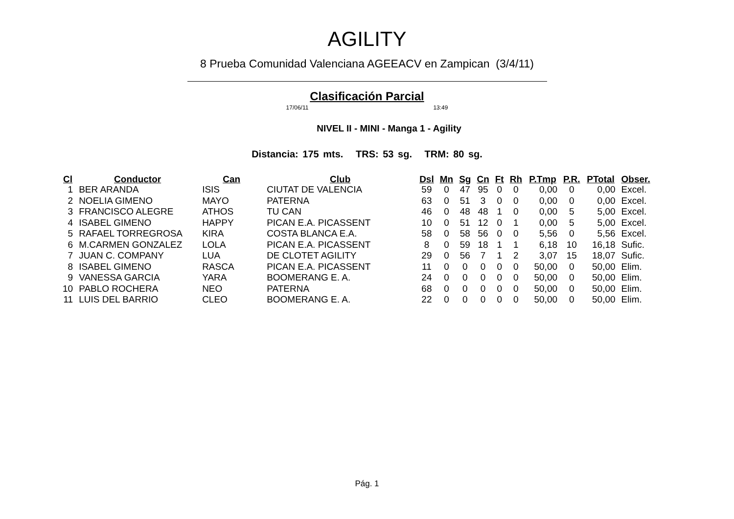AGILITY
8 Prueba Comunidad Valenciana AGEEACV en Zampican (3/4/11)
Clasificación Parcial
17/06/11 13:49
NIVEL II - MINI - Manga 1 - Agility
Distancia: 175 mts. TRS: 53 sg. TRM: 80 sg.
| Cl | Conductor | Can | Club | Dsl | Mn | Sg | Cn | Ft | Rh | P.Tmp | P.R. | PTotal | Obser. |
| --- | --- | --- | --- | --- | --- | --- | --- | --- | --- | --- | --- | --- | --- |
| 1 | BER ARANDA | ISIS | CIUTAT DE VALENCIA | 59 | 0 | 47 | 95 | 0 | 0 | 0,00 | 0 | 0,00 | Excel. |
| 2 | NOELIA GIMENO | MAYO | PATERNA | 63 | 0 | 51 | 3 | 0 | 0 | 0,00 | 0 | 0,00 | Excel. |
| 3 | FRANCISCO ALEGRE | ATHOS | TU CAN | 46 | 0 | 48 | 48 | 1 | 0 | 0,00 | 5 | 5,00 | Excel. |
| 4 | ISABEL GIMENO | HAPPY | PICAN E.A. PICASSENT | 10 | 0 | 51 | 12 | 0 | 1 | 0,00 | 5 | 5,00 | Excel. |
| 5 | RAFAEL TORREGROSA | KIRA | COSTA BLANCA E.A. | 58 | 0 | 58 | 56 | 0 | 0 | 5,56 | 0 | 5,56 | Excel. |
| 6 | M.CARMEN GONZALEZ | LOLA | PICAN E.A. PICASSENT | 8 | 0 | 59 | 18 | 1 | 1 | 6,18 | 10 | 16,18 | Sufic. |
| 7 | JUAN C. COMPANY | LUA | DE CLOTET AGILITY | 29 | 0 | 56 | 7 | 1 | 2 | 3,07 | 15 | 18,07 | Sufic. |
| 8 | ISABEL GIMENO | RASCA | PICAN E.A. PICASSENT | 11 | 0 | 0 | 0 | 0 | 0 | 50,00 | 0 | 50,00 | Elim. |
| 9 | VANESSA GARCIA | YARA | BOOMERANG E. A. | 24 | 0 | 0 | 0 | 0 | 0 | 50,00 | 0 | 50,00 | Elim. |
| 10 | PABLO ROCHERA | NEO | PATERNA | 68 | 0 | 0 | 0 | 0 | 0 | 50,00 | 0 | 50,00 | Elim. |
| 11 | LUIS DEL BARRIO | CLEO | BOOMERANG E. A. | 22 | 0 | 0 | 0 | 0 | 0 | 50,00 | 0 | 50,00 | Elim. |
Pág. 1